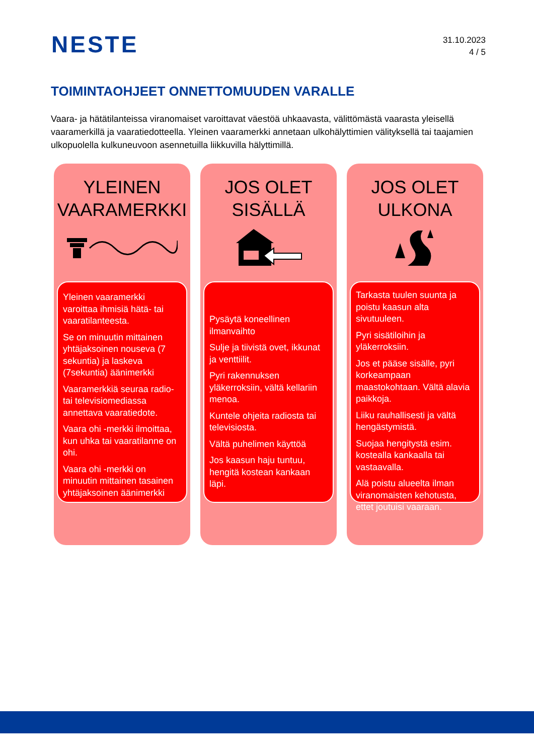NESTE
31.10.2023
4 / 5
TOIMINTAOHJEET ONNETTOMUUDEN VARALLE
Vaara- ja hätätilanteissa viranomaiset varoittavat väestöä uhkaavasta, välittömästä vaarasta yleisellä vaaramerkillä ja vaaratiedotteella. Yleinen vaaramerkki annetaan ulkohälyttimien välityksellä tai taajamien ulkopuolella kulkuneuvoon asennetuilla liikkuvilla hälyttimillä.
YLEINEN
VAARAMERKKI
Yleinen vaaramerkki varoittaa ihmisiä hätä- tai vaaratilanteesta.
Se on minuutin mittainen yhtäjaksoinen nouseva (7 sekuntia) ja laskeva (7sekuntia) äänimerkki
Vaaramerkkiä seuraa radio- tai televisiomediassa annettava vaaratiedote.
Vaara ohi -merkki ilmoittaa, kun uhka tai vaaratilanne on ohi.
Vaara ohi -merkki on minuutin mittainen tasainen yhtäjaksoinen äänimerkki
JOS OLET
SISÄLLÄ
Pysäytä koneellinen ilmanvaihto
Sulje ja tiivistä ovet, ikkunat ja venttiilit.
Pyri rakennuksen yläkerroksiin, vältä kellariin menoa.
Kuntele ohjeita radiosta tai televisiosta.
Vältä puhelimen käyttöä
Jos kaasun haju tuntuu, hengitä kostean kankaan läpi.
JOS OLET
ULKONA
Tarkasta tuulen suunta ja poistu kaasun alta sivutuuleen.
Pyri sisätiloihin ja yläkerroksiin.
Jos et pääse sisälle, pyri korkeampaan maastokohtaan. Vältä alavia paikkoja.
Liiku rauhallisesti ja vältä hengästymistä.
Suojaa hengitystä esim. kostealla kankaalla tai vastaavalla.
Alä poistu alueelta ilman viranomaisten kehotusta, ettet joutuisi vaaraan.